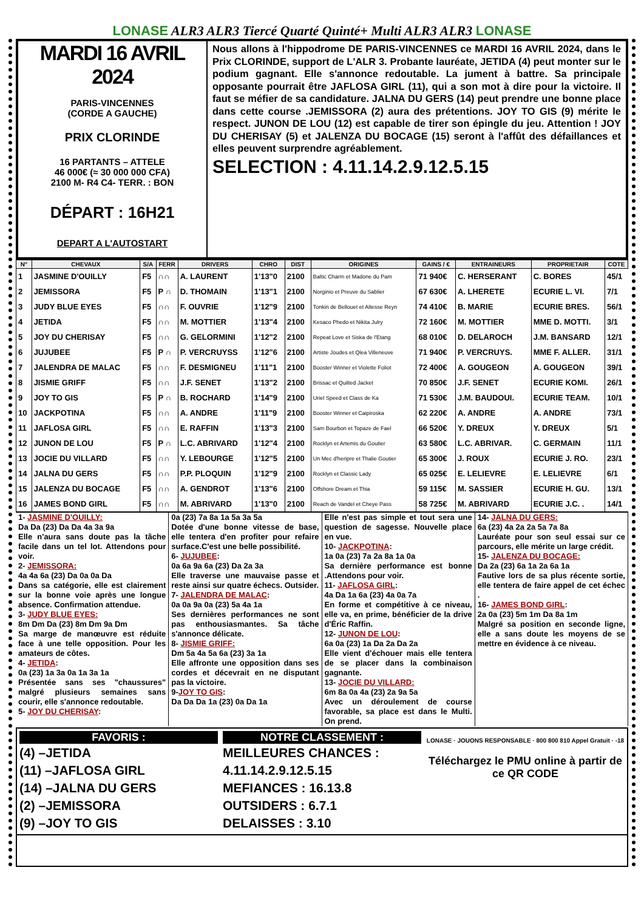LONASE ALR3 ALR3 Tiercé Quarté Quinté+ Multi ALR3 ALR3 LONASE
MARDI 16 AVRIL 2024
PARIS-VINCENNES
(CORDE A GAUCHE)
PRIX CLORINDE
16 PARTANTS – ATTELE
46 000€ (≈ 30 000 000 CFA)
2100 M- R4 C4- TERR. : BON
DÉPART : 16H21
DEPART A L'AUTOSTART
Nous allons à l'hippodrome DE PARIS-VINCENNES ce MARDI 16 AVRIL 2024, dans le Prix CLORINDE, support de L'ALR 3. Probante lauréate, JETIDA (4) peut monter sur le podium gagnant. Elle s'annonce redoutable. La jument à battre. Sa principale opposante pourrait être JAFLOSA GIRL (11), qui a son mot à dire pour la victoire. Il faut se méfier de sa candidature. JALNA DU GERS (14) peut prendre une bonne place dans cette course .JEMISSORA (2) aura des prétentions. JOY TO GIS (9) mérite le respect. JUNON DE LOU (12) est capable de tirer son épingle du jeu. Attention ! JOY DU CHERISAY (5) et JALENZA DU BOCAGE (15) seront à l'affût des défaillances et elles peuvent surprendre agréablement.
SELECTION : 4.11.14.2.9.12.5.15
| N° | CHEVAUX | S/A | FERR | DRIVERS | CHRO | DIST | ORIGINES | GAINS / € | ENTRAINEURS | PROPRIETAIR | COTE |
| --- | --- | --- | --- | --- | --- | --- | --- | --- | --- | --- | --- |
| 1 | JASMINE D'OUILLY | F5 | ∩∩ | A. LAURENT | 1'13"0 | 2100 | Baltic Charm et Madone du Pam | 71 940€ | C. HERSERANT | C. BORES | 45/1 |
| 2 | JEMISSORA | F5 | P ∩ | D. THOMAIN | 1'13"1 | 2100 | Norginio et Preuve du Sablier | 67 630€ | A. LHERETE | ECURIE L. VI. | 7/1 |
| 3 | JUDY BLUE EYES | F5 | ∩∩ | F. OUVRIE | 1'12"9 | 2100 | Tonkin de Bellouet et Altesse Reyn | 74 410€ | B. MARIE | ECURIE BRES. | 56/1 |
| 4 | JETIDA | F5 | ∩∩ | M. MOTTIER | 1'13"4 | 2100 | Kesaco Phedo et Nikita Julry | 72 160€ | M. MOTTIER | MME D. MOTTI. | 3/1 |
| 5 | JOY DU CHERISAY | F5 | ∩∩ | G. GELORMINI | 1'12"2 | 2100 | Repeat Love et Siska de l'Etang | 68 010€ | D. DELAROCH | J.M. BANSARD | 12/1 |
| 6 | JUJUBEE | F5 | P ∩ | P. VERCRUYSS | 1'12"6 | 2100 | Artiste Joudes et Qlea Villeneuve | 71 940€ | P. VERCRUYS. | MME F. ALLER. | 31/1 |
| 7 | JALENDRA DE MALAC | F5 | ∩∩ | F. DESMIGNEU | 1'11"1 | 2100 | Booster Winner et Violette Foliot | 72 400€ | A. GOUGEON | A. GOUGEON | 39/1 |
| 8 | JISMIE GRIFF | F5 | ∩∩ | J.F. SENET | 1'13"2 | 2100 | Brissac et Quilted Jacket | 70 850€ | J.F. SENET | ECURIE KOMI. | 26/1 |
| 9 | JOY TO GIS | F5 | P ∩ | B. ROCHARD | 1'14"9 | 2100 | Uriel Speed et Class de Ka | 71 530€ | J.M. BAUDOUI. | ECURIE TEAM. | 10/1 |
| 10 | JACKPOTINA | F5 | ∩∩ | A. ANDRE | 1'11"9 | 2100 | Booster Winner et Caipiroska | 62 220€ | A. ANDRE | A. ANDRE | 73/1 |
| 11 | JAFLOSA GIRL | F5 | ∩∩ | E. RAFFIN | 1'13"3 | 2100 | Sam Bourbon et Topaze de Fael | 66 520€ | Y. DREUX | Y. DREUX | 5/1 |
| 12 | JUNON DE LOU | F5 | P ∩ | L.C. ABRIVARD | 1'12"4 | 2100 | Rocklyn et Artemis du Goutier | 63 580€ | L.C. ABRIVAR. | C. GERMAIN | 11/1 |
| 13 | JOCIE DU VILLARD | F5 | ∩∩ | Y. LEBOURGE | 1'12"5 | 2100 | Un Mec d'heripre et Thalie Goutier | 65 300€ | J. ROUX | ECURIE J. RO. | 23/1 |
| 14 | JALNA DU GERS | F5 | ∩∩ | P.P. PLOQUIN | 1'12"9 | 2100 | Rocklyn et Classic Lady | 65 025€ | E. LELIEVRE | E. LELIEVRE | 6/1 |
| 15 | JALENZA DU BOCAGE | F5 | ∩∩ | A. GENDROT | 1'13"6 | 2100 | Offshore Dream et Thia | 59 115€ | M. SASSIER | ECURIE H. GU. | 13/1 |
| 16 | JAMES BOND GIRL | F5 | ∩∩ | M. ABRIVARD | 1'13"0 | 2100 | Reach de Vandel et Cheye Pass | 58 725€ | M. ABRIVARD | ECURIE J.C. . | 14/1 |
1- JASMINE D'OUILLY:
Da Da (23) Da Da 4a 3a 9a
Elle n'aura sans doute pas la tâche facile dans un tel lot. Attendons pour voir.
2- JEMISSORA:
4a 4a 6a (23) Da 0a 0a Da
Dans sa catégorie, elle est clairement sur la bonne voie après une longue absence. Confirmation attendue.
3- JUDY BLUE EYES:
8m Dm Da (23) 8m Dm 9a Dm
Sa marge de manœuvre est réduite face à une telle opposition. Pour les amateurs de côtes.
4- JETIDA:
0a (23) 1a 3a 0a 1a 3a 1a
Présentée sans ses "chaussures" malgré plusieurs semaines sans courir, elle s'annonce redoutable.
5- JOY DU CHERISAY:
0a (23) 7a 8a 1a 5a 3a 5a
Dotée d'une bonne vitesse de base, elle tentera d'en profiter pour refaire surface.C'est une belle possibilité.
6- JUJUBEE:
0a 6a 9a 6a (23) Da 2a 3a
Elle traverse une mauvaise passe et reste ainsi sur quatre échecs. Outsider.
7- JALENDRA DE MALAC:
0a 0a 9a 0a (23) 5a 4a 1a
Ses dernières performances ne sont pas enthousiasmantes. Sa tâche s'annonce délicate.
8- JISMIE GRIFF:
Dm 5a 4a 5a 6a (23) 3a 1a
Elle affronte une opposition dans ses cordes et décevrait en ne disputant pas la victoire.
9-JOY TO GIS:
Da Da Da 1a (23) 0a Da 1a
Elle n'est pas simple et tout sera une question de sagesse. Nouvelle place en vue.
10- JACKPOTINA:
1a 0a (23) 7a 2a 8a 1a 0a
Sa dernière performance est bonne .Attendons pour voir.
11- JAFLOSA GIRL:
4a Da 1a 6a (23) 4a 0a 7a
En forme et compétitive à ce niveau, elle va, en prime, bénéficier de la drive d'Éric Raffin.
12- JUNON DE LOU:
6a 0a (23) 1a Da 2a Da 2a
Elle vient d'échouer mais elle tentera de se placer dans la combinaison gagnante.
13- JOCIE DU VILLARD:
6m 8a 0a 4a (23) 2a 9a 5a
Avec un déroulement de course favorable, sa place est dans le Multi. On prend.
14- JALNA DU GERS:
6a (23) 4a 2a 2a 5a 7a 8a
Lauréate pour son seul essai sur ce parcours, elle mérite un large crédit.
15- JALENZA DU BOCAGE:
Da 2a (23) 6a 1a 2a 6a 1a
Fautive lors de sa plus récente sortie, elle tentera de faire appel de cet échec .
16- JAMES BOND GIRL:
2a 0a (23) 5m 1m Da 8a 1m
Malgré sa position en seconde ligne, elle a sans doute les moyens de se mettre en évidence à ce niveau.
FAVORIS :
(4) –JETIDA
(11) –JAFLOSA GIRL
(14) –JALNA DU GERS
(2) –JEMISSORA
(9) –JOY TO GIS
NOTRE CLASSEMENT :
MEILLEURES CHANCES :
4.11.14.2.9.12.5.15
MEFIANCES : 16.13.8
OUTSIDERS : 6.7.1
DELAISSES : 3.10
LONASE · JOUONS RESPONSABLE · 800 800 810 Appel Gratuit · -18
Téléchargez le PMU online à partir de ce QR CODE